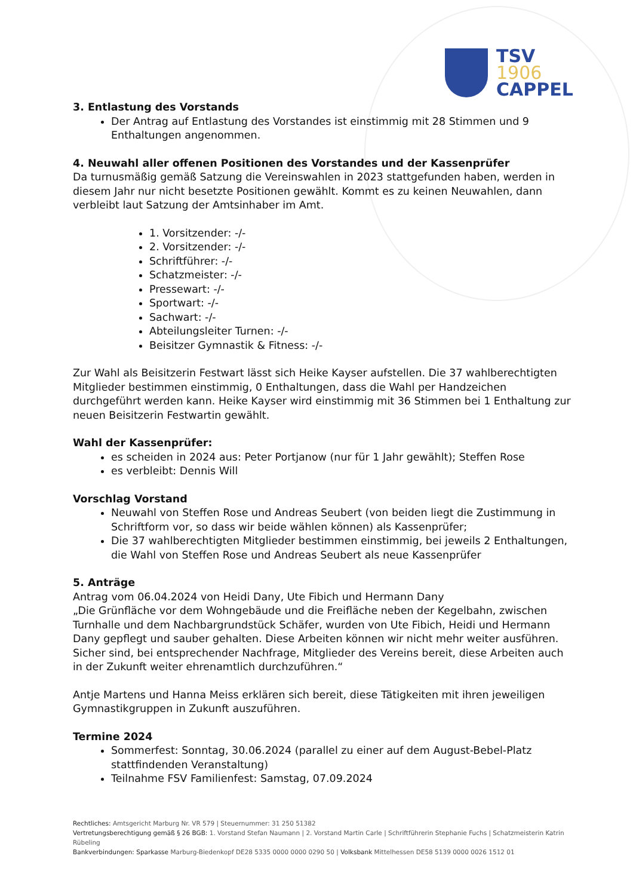TSV
1906
CAPPEL
3. Entlastung des Vorstands
Der Antrag auf Entlastung des Vorstandes ist einstimmig mit 28 Stimmen und 9 Enthaltungen angenommen.
4. Neuwahl aller offenen Positionen des Vorstandes und der Kassenprüfer
Da turnusmäßig gemäß Satzung die Vereinswahlen in 2023 stattgefunden haben, werden in diesem Jahr nur nicht besetzte Positionen gewählt. Kommt es zu keinen Neuwahlen, dann verbleibt laut Satzung der Amtsinhaber im Amt.
1. Vorsitzender: -/-
2. Vorsitzender: -/-
Schriftführer: -/-
Schatzmeister: -/-
Pressewart: -/-
Sportwart: -/-
Sachwart: -/-
Abteilungsleiter Turnen: -/-
Beisitzer Gymnastik & Fitness: -/-
Zur Wahl als Beisitzerin Festwart lässt sich Heike Kayser aufstellen. Die 37 wahlberechtigten Mitglieder bestimmen einstimmig, 0 Enthaltungen, dass die Wahl per Handzeichen durchgeführt werden kann. Heike Kayser wird einstimmig mit 36 Stimmen bei 1 Enthaltung zur neuen Beisitzerin Festwartin gewählt.
Wahl der Kassenprüfer:
es scheiden in 2024 aus: Peter Portjanow (nur für 1 Jahr gewählt); Steffen Rose
es verbleibt: Dennis Will
Vorschlag Vorstand
Neuwahl von Steffen Rose und Andreas Seubert (von beiden liegt die Zustimmung in Schriftform vor, so dass wir beide wählen können) als Kassenprüfer;
Die 37 wahlberechtigten Mitglieder bestimmen einstimmig, bei jeweils 2 Enthaltungen, die Wahl von Steffen Rose und Andreas Seubert als neue Kassenprüfer
5. Anträge
Antrag vom 06.04.2024 von Heidi Dany, Ute Fibich und Hermann Dany
„Die Grünfläche vor dem Wohngebäude und die Freifläche neben der Kegelbahn, zwischen Turnhalle und dem Nachbargrundstück Schäfer, wurden von Ute Fibich, Heidi und Hermann Dany gepflegt und sauber gehalten. Diese Arbeiten können wir nicht mehr weiter ausführen. Sicher sind, bei entsprechender Nachfrage, Mitglieder des Vereins bereit, diese Arbeiten auch in der Zukunft weiter ehrenamtlich durchzuführen.“
Antje Martens und Hanna Meiss erklären sich bereit, diese Tätigkeiten mit ihren jeweiligen Gymnastikgruppen in Zukunft auszuführen.
Termine 2024
Sommerfest: Sonntag, 30.06.2024 (parallel zu einer auf dem August-Bebel-Platz stattfindenden Veranstaltung)
Teilnahme FSV Familienfest: Samstag, 07.09.2024
Rechtliches: Amtsgericht Marburg Nr. VR 579 | Steuernummer: 31 250 51382
Vertretungsberechtigung gemäß § 26 BGB: 1. Vorstand Stefan Naumann | 2. Vorstand Martin Carle | Schriftführerin Stephanie Fuchs | Schatzmeisterin Katrin Rübeling
Bankverbindungen: Sparkasse Marburg-Biedenkopf DE28 5335 0000 0000 0290 50 | Volksbank Mittelhessen DE58 5139 0000 0026 1512 01